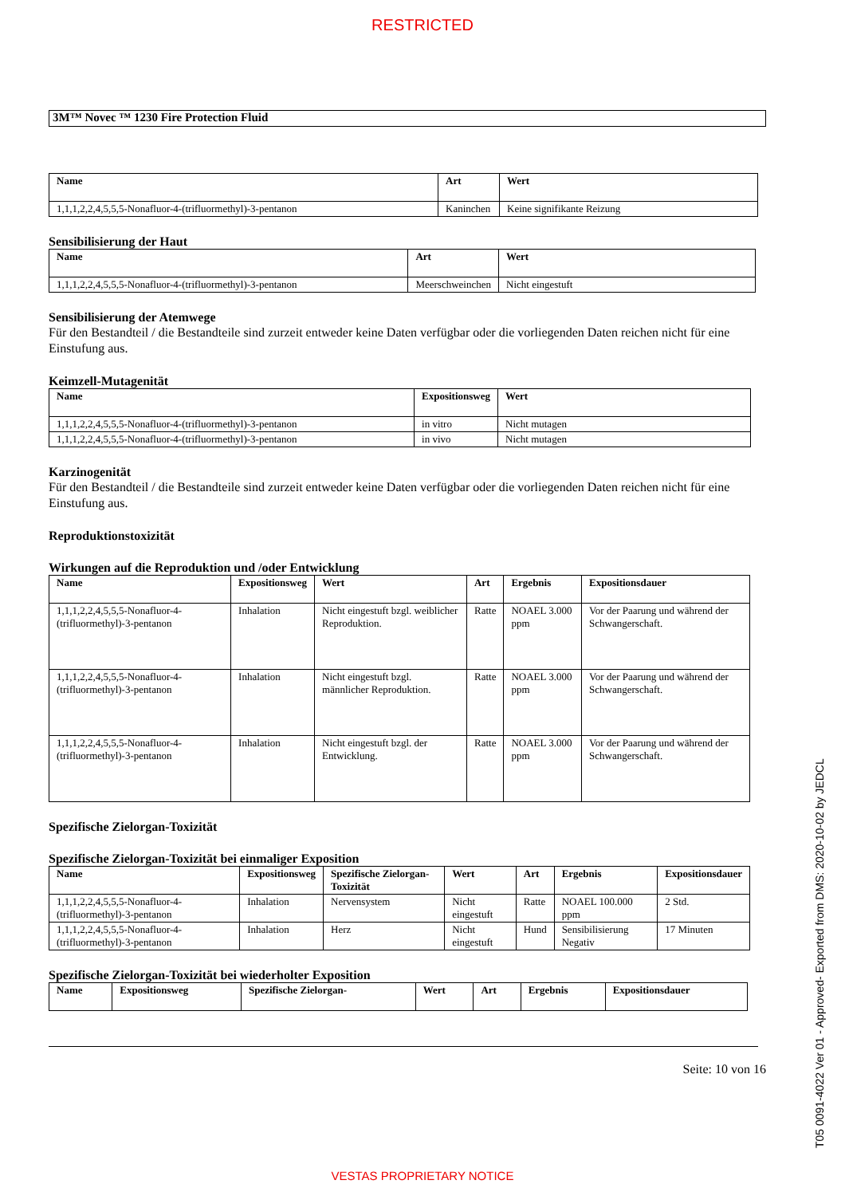RESTRICTED
3M™ Novec ™ 1230 Fire Protection Fluid
| Name | Art | Wert |
| --- | --- | --- |
| 1,1,1,2,2,4,5,5,5-Nonafluor-4-(trifluormethyl)-3-pentanon | Kaninchen | Keine signifikante Reizung |
Sensibilisierung der Haut
| Name | Art | Wert |
| --- | --- | --- |
| 1,1,1,2,2,4,5,5,5-Nonafluor-4-(trifluormethyl)-3-pentanon | Meerschweinchen | Nicht eingestuft |
Sensibilisierung der Atemwege
Für den Bestandteil / die Bestandteile sind zurzeit entweder keine Daten verfügbar oder die vorliegenden Daten reichen nicht für eine Einstufung aus.
Keimzell-Mutagenität
| Name | Expositionsweg | Wert |
| --- | --- | --- |
| 1,1,1,2,2,4,5,5,5-Nonafluor-4-(trifluormethyl)-3-pentanon | in vitro | Nicht mutagen |
| 1,1,1,2,2,4,5,5,5-Nonafluor-4-(trifluormethyl)-3-pentanon | in vivo | Nicht mutagen |
Karzinogenität
Für den Bestandteil / die Bestandteile sind zurzeit entweder keine Daten verfügbar oder die vorliegenden Daten reichen nicht für eine Einstufung aus.
Reproduktionstoxizität
Wirkungen auf die Reproduktion und /oder Entwicklung
| Name | Expositionsweg | Wert | Art | Ergebnis | Expositionsdauer |
| --- | --- | --- | --- | --- | --- |
| 1,1,1,2,2,4,5,5,5-Nonafluor-4-(trifluormethyl)-3-pentanon | Inhalation | Nicht eingestuft bzgl. weiblicher Reproduktion. | Ratte | NOAEL 3.000 ppm | Vor der Paarung und während der Schwangerschaft. |
| 1,1,1,2,2,4,5,5,5-Nonafluor-4-(trifluormethyl)-3-pentanon | Inhalation | Nicht eingestuft bzgl. männlicher Reproduktion. | Ratte | NOAEL 3.000 ppm | Vor der Paarung und während der Schwangerschaft. |
| 1,1,1,2,2,4,5,5,5-Nonafluor-4-(trifluormethyl)-3-pentanon | Inhalation | Nicht eingestuft bzgl. der Entwicklung. | Ratte | NOAEL 3.000 ppm | Vor der Paarung und während der Schwangerschaft. |
Spezifische Zielorgan-Toxizität
Spezifische Zielorgan-Toxizität bei einmaliger Exposition
| Name | Expositionsweg | Spezifische Zielorgan-Toxizität | Wert | Art | Ergebnis | Expositionsdauer |
| --- | --- | --- | --- | --- | --- | --- |
| 1,1,1,2,2,4,5,5,5-Nonafluor-4-(trifluormethyl)-3-pentanon | Inhalation | Nervensystem | Nicht eingestuft | Ratte | NOAEL 100.000 ppm | 2 Std. |
| 1,1,1,2,2,4,5,5,5-Nonafluor-4-(trifluormethyl)-3-pentanon | Inhalation | Herz | Nicht eingestuft | Hund | Sensibilisierung Negativ | 17 Minuten |
Spezifische Zielorgan-Toxizität bei wiederholter Exposition
| Name | Expositionsweg | Spezifische Zielorgan- | Wert | Art | Ergebnis | Expositionsdauer |
| --- | --- | --- | --- | --- | --- | --- |
Seite: 10 von 16
VESTAS PROPRIETARY NOTICE
T05 0091-4022 Ver 01 - Approved- Exported from DMS: 2020-10-02 by JEDCL